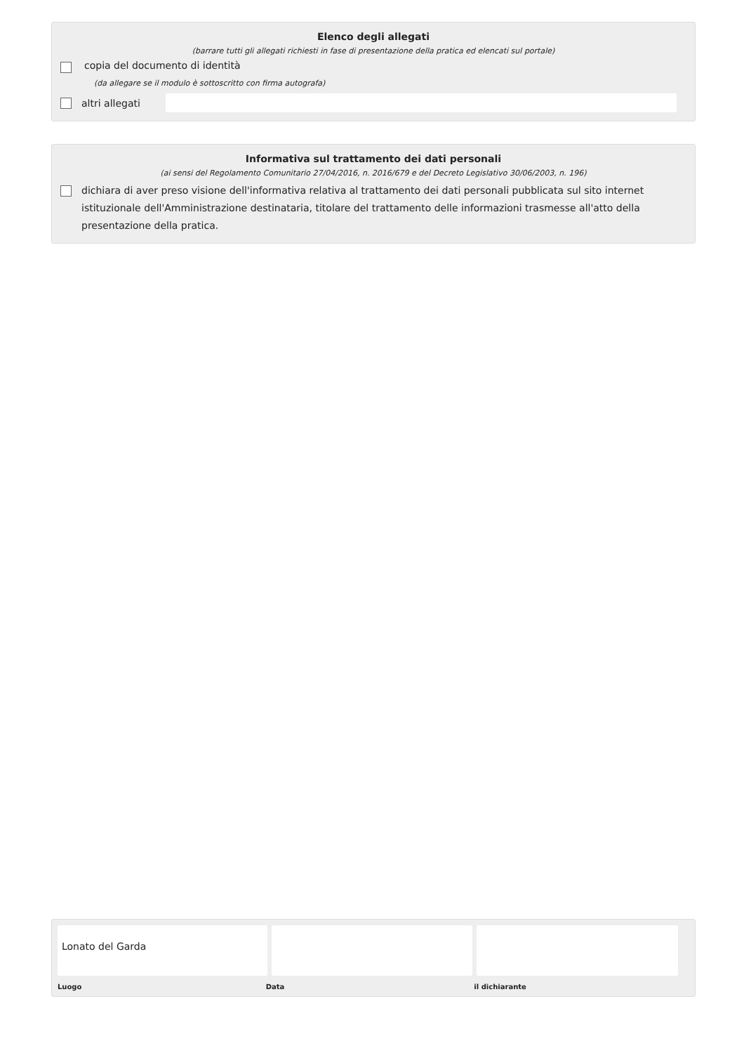Elenco degli allegati
(barrare tutti gli allegati richiesti in fase di presentazione della pratica ed elencati sul portale)
copia del documento di identità
(da allegare se il modulo è sottoscritto con firma autografa)
altri allegati
Informativa sul trattamento dei dati personali
(ai sensi del Regolamento Comunitario 27/04/2016, n. 2016/679 e del Decreto Legislativo 30/06/2003, n. 196)
dichiara di aver preso visione dell'informativa relativa al trattamento dei dati personali pubblicata sul sito internet istituzionale dell'Amministrazione destinataria, titolare del trattamento delle informazioni trasmesse all'atto della presentazione della pratica.
Lonato del Garda
Luogo Data il dichiarante